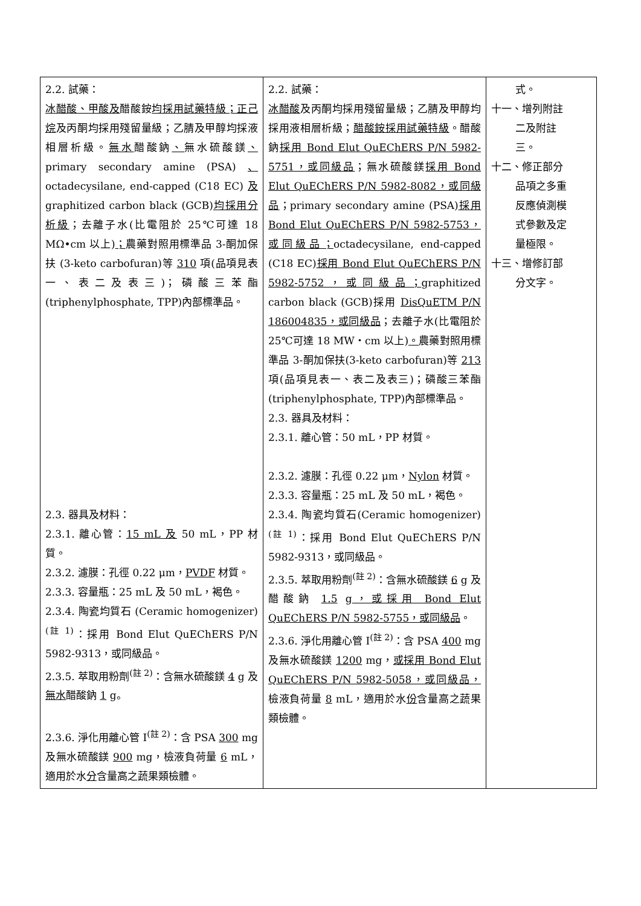| 2.2. 試藥： 冰醋酸、甲酸及 醋酸銨 均採用試藥特級；正己烷 及丙酮均採用殘留量級；乙腈及甲醇均採液相層析級。 無水 醋酸鈉 、 無水硫酸鎂 、 primary secondary amine (PSA) 、 octadecysilane, end-capped (C18 EC) 及 graphitized carbon black (GCB) 均採用分析級 ；去離子水(比電阻於 25℃可達 18 MΩ•cm 以上) ； 農藥對照用標準品 3-酮加保扶 (3-keto carbofuran)等 310 項(品項見表一、表二及表三)；磷酸三苯酯 (triphenylphosphate, TPP)內部標準品。 2.3. 器具及材料： 2.3.1. 離心管： 15 mL 及 50 mL，PP 材質。 2.3.2. 濾膜：孔徑 0.22 μm， PVDF 材質。 2.3.3. 容量瓶：25 mL 及 50 mL，褐色。 2.3.4. 陶瓷均質石 (Ceramic homogenizer)<sup>(註 1)</sup>：採用 Bond Elut QuEChERS P/N 5982-9313，或同級品。 2.3.5. 萃取用粉劑<sup>(註 2)</sup>：含無水硫酸鎂 4 g 及 無水 醋酸鈉 1 g。 2.3.6. 淨化用離心管 I<sup>(註 2)</sup>：含 PSA 300 mg 及無水硫酸鎂 900 mg，檢液負荷量 6 mL，適用於水 分 含量高之蔬果類檢體。 | 2.2. 試藥： 冰醋酸 及丙酮均採用殘留量級；乙腈及甲醇均採用液相層析級； 醋酸銨採用試藥特級 。醋酸鈉 採用 Bond Elut QuEChERS P/N 5982-5751，或同級品 ；無水硫酸鎂 採用 Bond Elut QuEChERS P/N 5982-8082，或同級品 ；primary secondary amine (PSA) 採用 Bond Elut QuEChERS P/N 5982-5753，或同級品； octadecysilane, end-capped (C18 EC) 採用 Bond Elut QuEChERS P/N 5982-5752，或同級品； graphitized carbon black (GCB)採用 DisQuETM P/N 186004835，或同級品 ；去離子水(比電阻於 25℃可達 18 MW・cm 以上) 。 農藥對照用標準品 3-酮加保扶(3-keto carbofuran)等 213 項(品項見表一、表二及表三)；磷酸三苯酯(triphenylphosphate, TPP)內部標準品。 2.3. 器具及材料： 2.3.1. 離心管：50 mL，PP 材質。 2.3.2. 濾膜：孔徑 0.22 μm， Nylon 材質。 2.3.3. 容量瓶：25 mL 及 50 mL，褐色。 2.3.4. 陶瓷均質石(Ceramic homogenizer)<sup>(註 1)</sup>：採用 Bond Elut QuEChERS P/N 5982-9313，或同級品。 2.3.5. 萃取用粉劑<sup>(註 2)</sup>：含無水硫酸鎂 6 g 及醋酸鈉 1.5 g ，或採用 Bond Elut QuEChERS P/N 5982-5755，或同級品 。 2.3.6. 淨化用離心管 I<sup>(註 2)</sup>：含 PSA 400 mg 及無水硫酸鎂 1200 mg， 或採用 Bond Elut QuEChERS P/N 5982-5058，或同級品， 檢液負荷量 8 mL，適用於水 份 含量高之蔬果類檢體。 | 式。 十一、增列附註 二及附註 三。 十二、修正部分 品項之多重 反應偵測模 式參數及定 量極限。 十三、增修訂部 分文字。 |